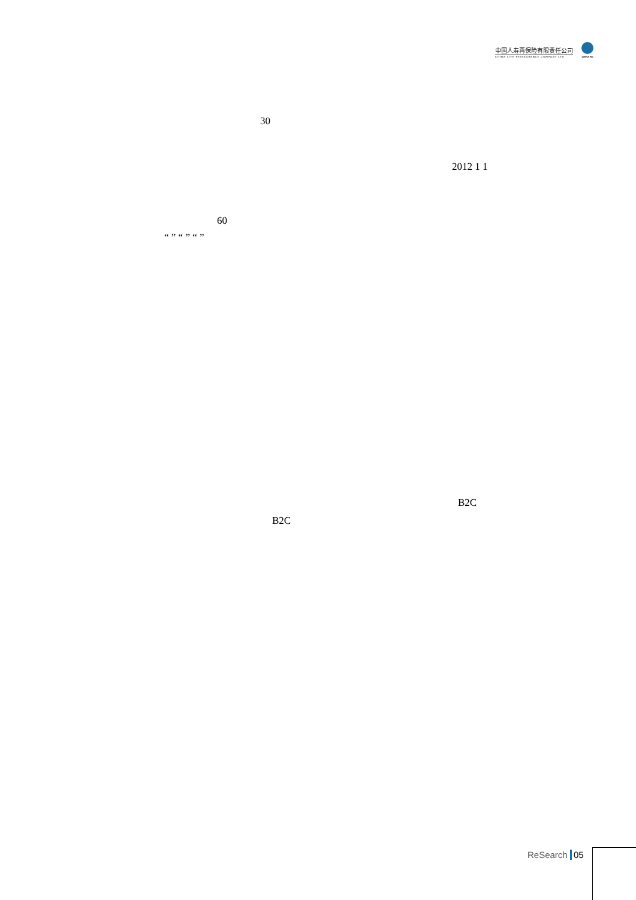中国人寿再保险有限责任公司
CHINA LIFE REINSURANCE COMPANY LTD
CHINA RE
30
2012 1 1
60
“ ” “ ” “ ”
B2C
B2C
ReSearch 05